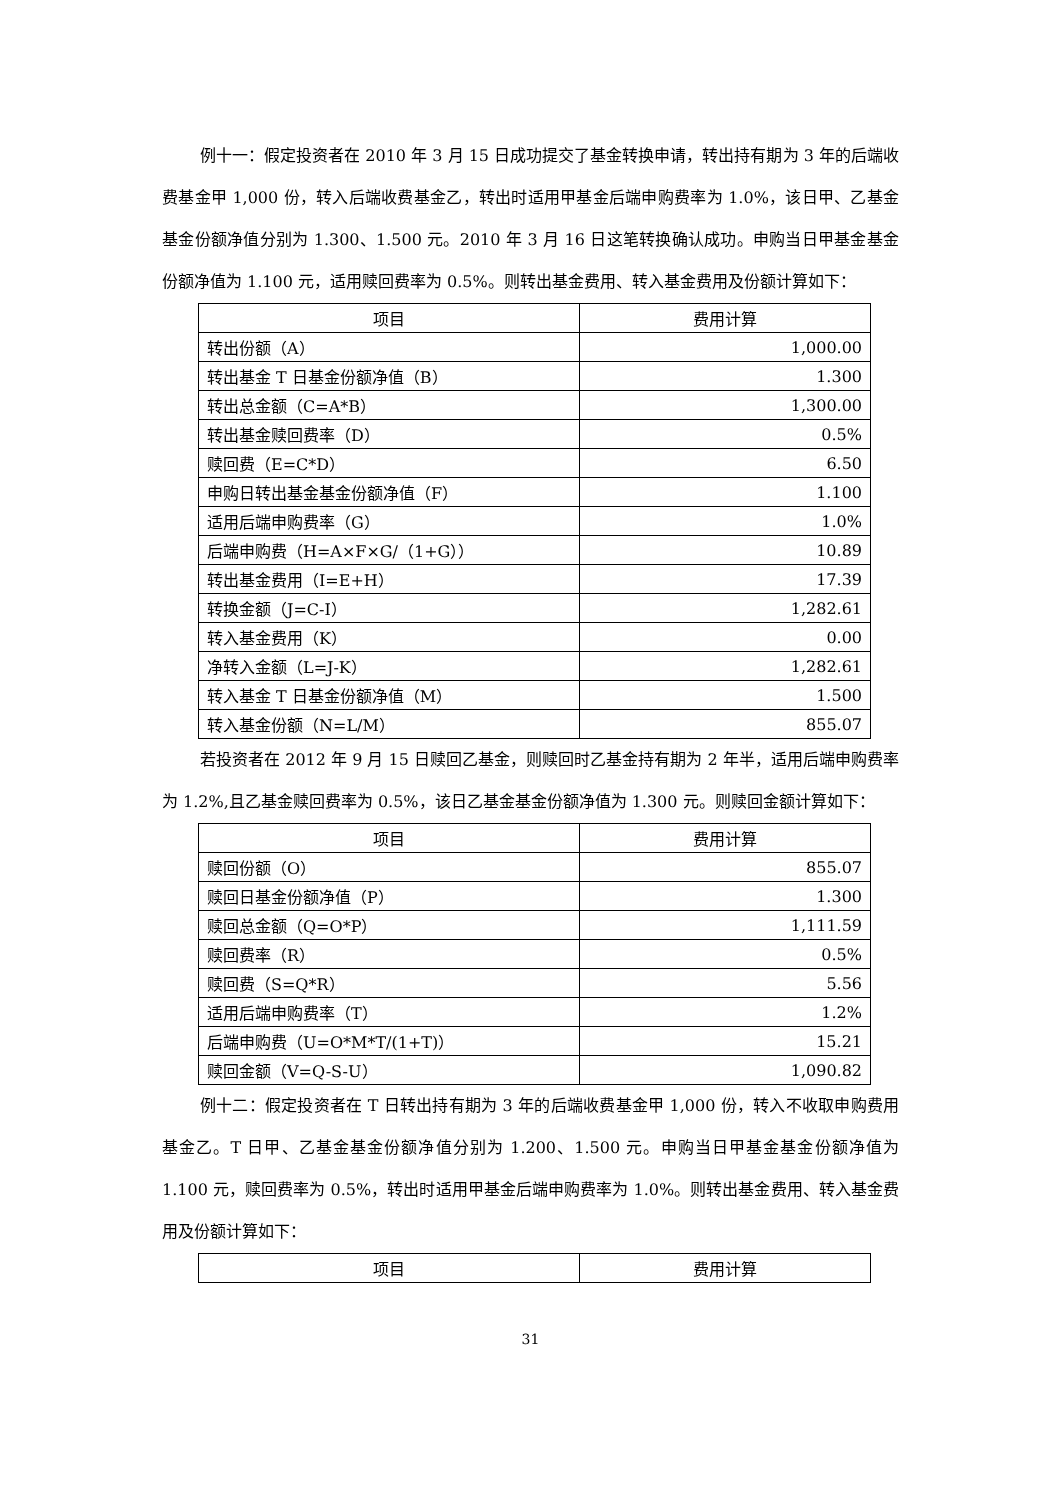例十一：假定投资者在 2010 年 3 月 15 日成功提交了基金转换申请，转出持有期为 3 年的后端收费基金甲 1,000 份，转入后端收费基金乙，转出时适用甲基金后端申购费率为 1.0%，该日甲、乙基金基金份额净值分别为 1.300、1.500 元。2010 年 3 月 16 日这笔转换确认成功。申购当日甲基金基金份额净值为 1.100 元，适用赎回费率为 0.5%。则转出基金费用、转入基金费用及份额计算如下：
| 项目 | 费用计算 |
| --- | --- |
| 转出份额（A） | 1,000.00 |
| 转出基金 T 日基金份额净值（B） | 1.300 |
| 转出总金额（C=A*B） | 1,300.00 |
| 转出基金赎回费率（D） | 0.5% |
| 赎回费（E=C*D） | 6.50 |
| 申购日转出基金基金份额净值（F） | 1.100 |
| 适用后端申购费率（G） | 1.0% |
| 后端申购费（H=A×F×G/（1+G）） | 10.89 |
| 转出基金费用（I=E+H） | 17.39 |
| 转换金额（J=C-I） | 1,282.61 |
| 转入基金费用（K） | 0.00 |
| 净转入金额（L=J-K） | 1,282.61 |
| 转入基金 T 日基金份额净值（M） | 1.500 |
| 转入基金份额（N=L/M） | 855.07 |
若投资者在 2012 年 9 月 15 日赎回乙基金，则赎回时乙基金持有期为 2 年半，适用后端申购费率为 1.2%,且乙基金赎回费率为 0.5%，该日乙基金基金份额净值为 1.300 元。则赎回金额计算如下：
| 项目 | 费用计算 |
| --- | --- |
| 赎回份额（O） | 855.07 |
| 赎回日基金份额净值（P） | 1.300 |
| 赎回总金额（Q=O*P） | 1,111.59 |
| 赎回费率（R） | 0.5% |
| 赎回费（S=Q*R） | 5.56 |
| 适用后端申购费率（T） | 1.2% |
| 后端申购费（U=O*M*T/(1+T)） | 15.21 |
| 赎回金额（V=Q-S-U） | 1,090.82 |
例十二：假定投资者在 T 日转出持有期为 3 年的后端收费基金甲 1,000 份，转入不收取申购费用基金乙。T 日甲、乙基金基金份额净值分别为 1.200、1.500 元。申购当日甲基金基金份额净值为 1.100 元，赎回费率为 0.5%，转出时适用甲基金后端申购费率为 1.0%。则转出基金费用、转入基金费用及份额计算如下：
| 项目 | 费用计算 |
| --- | --- |
31